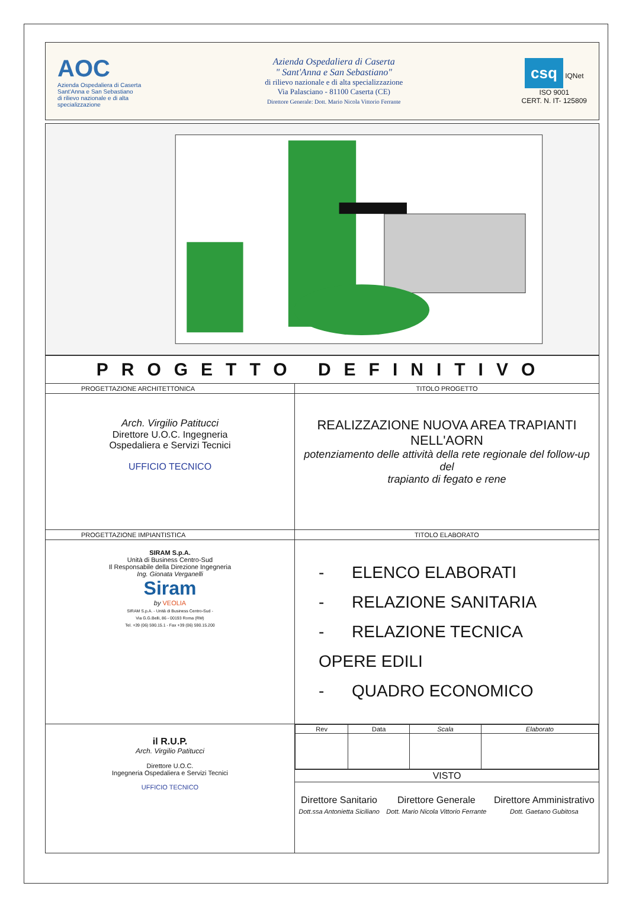AOC
Azienda Ospedaliera di Caserta Sant'Anna e San Sebastiano
di rilievo nazionale e di alta specializzazione
Azienda Ospedaliera di Caserta
" Sant'Anna e San Sebastiano"
di rilievo nazionale e di alta specializzazione
Via Palasciano - 81100 Caserta (CE)
Direttore Generale: Dott. Mario Nicola Vittorio Ferrante
csq IQNet
ISO 9001
CERT. N. IT- 125809
| PROGETTO DEFINITIVO | |
| PROGETTAZIONE ARCHITETTONICA | TITOLO PROGETTO |
| Arch. Virgilio Patitucci Direttore U.O.C. Ingegneria Ospedaliera e Servizi Tecnici UFFICIO TECNICO | REALIZZAZIONE NUOVA AREA TRAPIANTI NELL'AORN potenziamento delle attività della rete regionale del follow-up del trapianto di fegato e rene |
| PROGETTAZIONE IMPIANTISTICA | TITOLO ELABORATO |
| SIRAM S.p.A. Unità di Business Centro-Sud Il Responsabile della Direzione Ingegneria Ing. Gionata Verganelli Siram by VEOLIA SIRAM S.p.A. - Unità di Business Centro-Sud - Via G.G.Belli, 86 - 00193 Roma (RM) Tel. +39 (06) 590.15.1 - Fax +39 (06) 590.15.200 | - ELENCO ELABORATI - RELAZIONE SANITARIA - RELAZIONE TECNICA OPERE EDILI - QUADRO ECONOMICO |
| il R.U.P. Arch. Virgilio Patitucci Direttore U.O.C. Ingegneria Ospedaliera e Servizi Tecnici UFFICIO TECNICO | / Rev / Data / Scala / Elaborato / |
| | VISTO |
| | / Direttore Sanitario Dott.ssa Antonietta Siciliano / Direttore Generale Dott. Mario Nicola Vittorio Ferrante / Direttore Amministrativo Dott. Gaetano Gubitosa / |